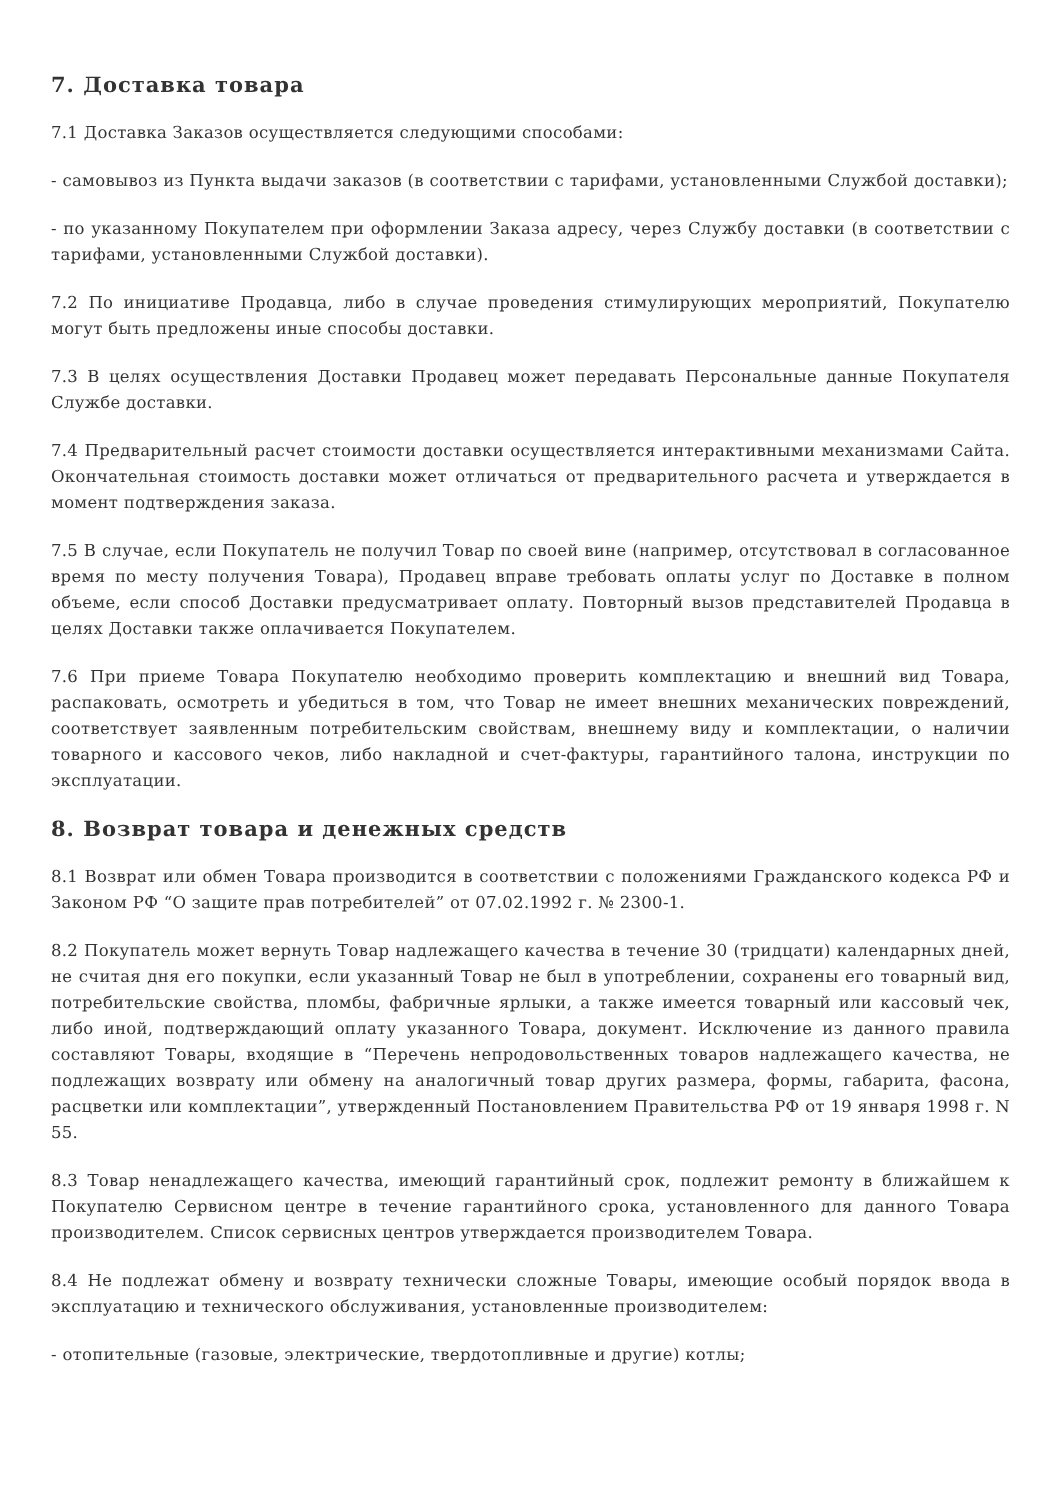7. Доставка товара
7.1 Доставка Заказов осуществляется следующими способами:
- самовывоз из Пункта выдачи заказов (в соответствии с тарифами, установленными Службой доставки);
- по указанному Покупателем при оформлении Заказа адресу, через Службу доставки (в соответствии с тарифами, установленными Службой доставки).
7.2 По инициативе Продавца, либо в случае проведения стимулирующих мероприятий, Покупателю могут быть предложены иные способы доставки.
7.3 В целях осуществления Доставки Продавец может передавать Персональные данные Покупателя Службе доставки.
7.4 Предварительный расчет стоимости доставки осуществляется интерактивными механизмами Сайта. Окончательная стоимость доставки может отличаться от предварительного расчета и утверждается в момент подтверждения заказа.
7.5 В случае, если Покупатель не получил Товар по своей вине (например, отсутствовал в согласованное время по месту получения Товара), Продавец вправе требовать оплаты услуг по Доставке в полном объеме, если способ Доставки предусматривает оплату. Повторный вызов представителей Продавца в целях Доставки также оплачивается Покупателем.
7.6 При приеме Товара Покупателю необходимо проверить комплектацию и внешний вид Товара, распаковать, осмотреть и убедиться в том, что Товар не имеет внешних механических повреждений, соответствует заявленным потребительским свойствам, внешнему виду и комплектации, о наличии товарного и кассового чеков, либо накладной и счет-фактуры, гарантийного талона, инструкции по эксплуатации.
8. Возврат товара и денежных средств
8.1 Возврат или обмен Товара производится в соответствии с положениями Гражданского кодекса РФ и Законом РФ “О защите прав потребителей” от 07.02.1992 г. № 2300-1.
8.2 Покупатель может вернуть Товар надлежащего качества в течение 30 (тридцати) календарных дней, не считая дня его покупки, если указанный Товар не был в употреблении, сохранены его товарный вид, потребительские свойства, пломбы, фабричные ярлыки, а также имеется товарный или кассовый чек, либо иной, подтверждающий оплату указанного Товара, документ. Исключение из данного правила составляют Товары, входящие в “Перечень непродовольственных товаров надлежащего качества, не подлежащих возврату или обмену на аналогичный товар других размера, формы, габарита, фасона, расцветки или комплектации”, утвержденный Постановлением Правительства РФ от 19 января 1998 г. N 55.
8.3 Товар ненадлежащего качества, имеющий гарантийный срок, подлежит ремонту в ближайшем к Покупателю Сервисном центре в течение гарантийного срока, установленного для данного Товара производителем. Список сервисных центров утверждается производителем Товара.
8.4 Не подлежат обмену и возврату технически сложные Товары, имеющие особый порядок ввода в эксплуатацию и технического обслуживания, установленные производителем:
- отопительные (газовые, электрические, твердотопливные и другие) котлы;